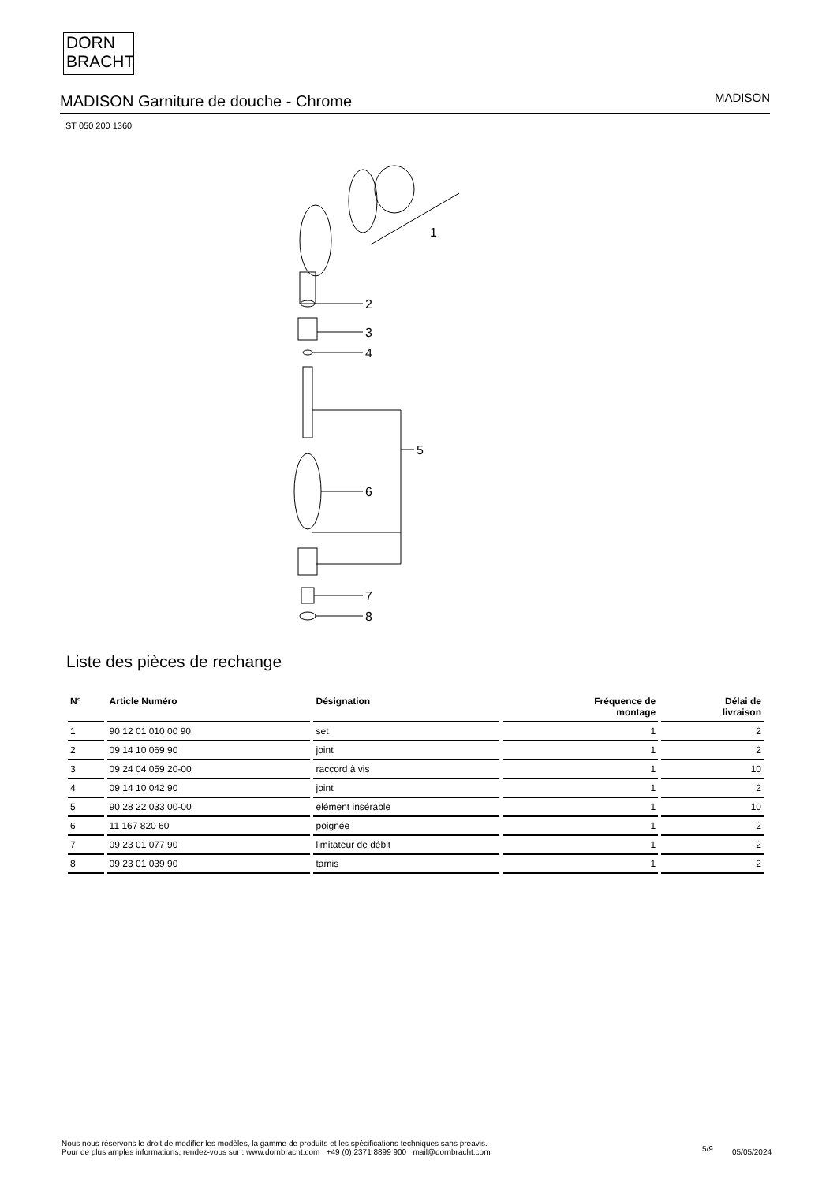DORN
BRACHT
MADISON Garniture de douche - Chrome
MADISON
ST 050 200 1360
1
2
3
4
5
6
7
8
Liste des pièces de rechange
| N° | Article Numéro | Désignation | Fréquence de montage | Délai de livraison |
| --- | --- | --- | --- | --- |
| 1 | 90 12 01 010 00 90 | set | 1 | 2 |
| 2 | 09 14 10 069 90 | joint | 1 | 2 |
| 3 | 09 24 04 059 20-00 | raccord à vis | 1 | 10 |
| 4 | 09 14 10 042 90 | joint | 1 | 2 |
| 5 | 90 28 22 033 00-00 | élément insérable | 1 | 10 |
| 6 | 11 167 820 60 | poignée | 1 | 2 |
| 7 | 09 23 01 077 90 | limitateur de débit | 1 | 2 |
| 8 | 09 23 01 039 90 | tamis | 1 | 2 |
Nous nous réservons le droit de modifier les modèles, la gamme de produits et les spécifications techniques sans préavis.
Pour de plus amples informations, rendez-vous sur : www.dornbracht.com +49 (0) 2371 8899 900 mail@dornbracht.com
5/9 05/05/2024